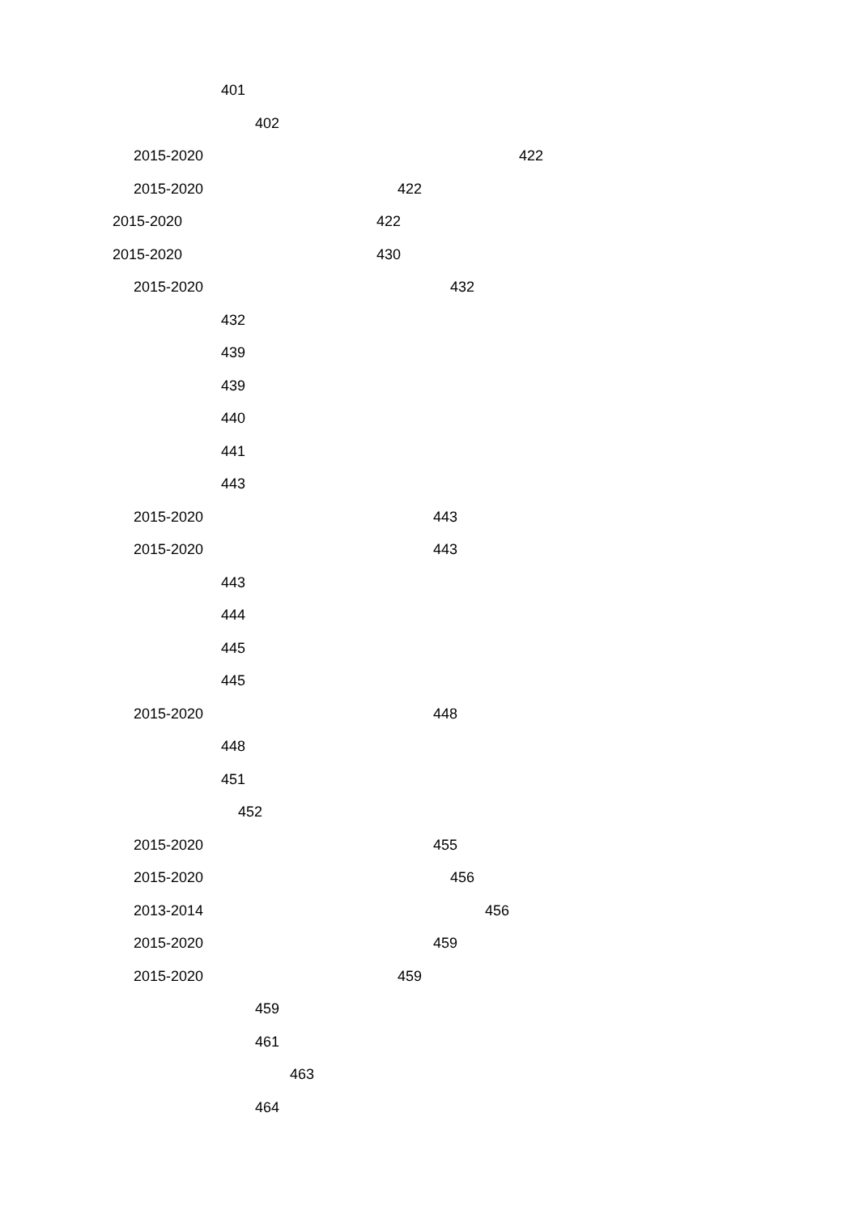401
402
2015-2020 422
2015-2020 422
2015-2020 422
2015-2020 430
2015-2020 432
432
439
439
440
441
443
2015-2020 443
2015-2020 443
443
444
445
445
2015-2020 448
448
451
452
2015-2020 455
2015-2020 456
2013-2014 456
2015-2020 459
2015-2020 459
459
461
463
464